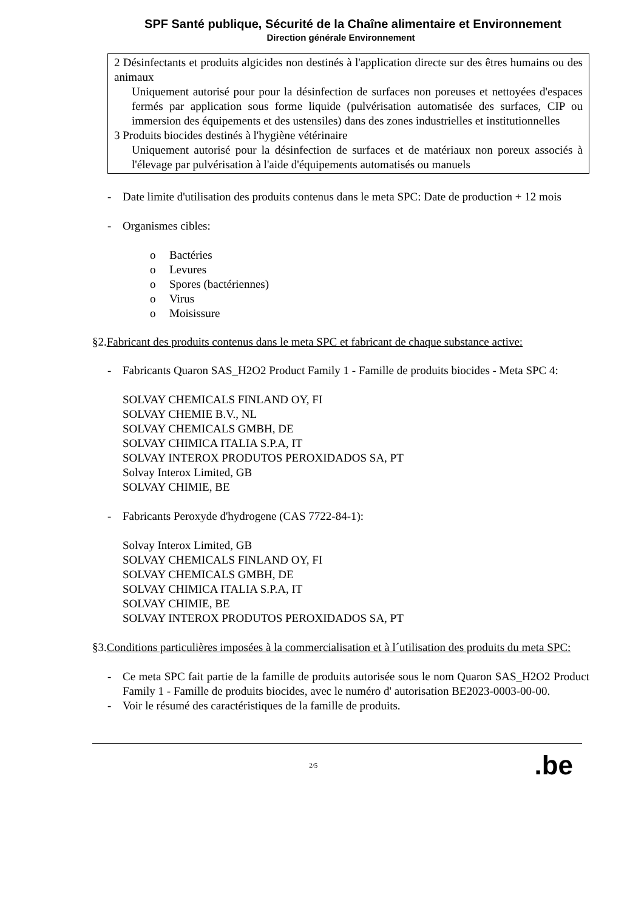SPF Santé publique, Sécurité de la Chaîne alimentaire et Environnement
Direction générale Environnement
2 Désinfectants et produits algicides non destinés à l'application directe sur des êtres humains ou des animaux
Uniquement autorisé pour pour la désinfection de surfaces non poreuses et nettoyées d'espaces fermés par application sous forme liquide (pulvérisation automatisée des surfaces, CIP ou immersion des équipements et des ustensiles) dans des zones industrielles et institutionnelles
3 Produits biocides destinés à l'hygiène vétérinaire
Uniquement autorisé pour la désinfection de surfaces et de matériaux non poreux associés à l'élevage par pulvérisation à l'aide d'équipements automatisés ou manuels
- Date limite d'utilisation des produits contenus dans le meta SPC: Date de production + 12 mois
- Organismes cibles:
o Bactéries
o Levures
o Spores (bactériennes)
o Virus
o Moisissure
§2.Fabricant des produits contenus dans le meta SPC et fabricant de chaque substance active:
- Fabricants Quaron SAS_H2O2 Product Family 1 - Famille de produits biocides - Meta SPC 4:
SOLVAY CHEMICALS FINLAND OY, FI
SOLVAY CHEMIE B.V., NL
SOLVAY CHEMICALS GMBH, DE
SOLVAY CHIMICA ITALIA S.P.A, IT
SOLVAY INTEROX PRODUTOS PEROXIDADOS SA, PT
Solvay Interox Limited, GB
SOLVAY CHIMIE, BE
- Fabricants Peroxyde d'hydrogene (CAS 7722-84-1):
Solvay Interox Limited, GB
SOLVAY CHEMICALS FINLAND OY, FI
SOLVAY CHEMICALS GMBH, DE
SOLVAY CHIMICA ITALIA S.P.A, IT
SOLVAY CHIMIE, BE
SOLVAY INTEROX PRODUTOS PEROXIDADOS SA, PT
§3.Conditions particulières imposées à la commercialisation et à l´utilisation des produits du meta SPC:
- Ce meta SPC fait partie de la famille de produits autorisée sous le nom Quaron SAS_H2O2 Product Family 1 - Famille de produits biocides, avec le numéro d' autorisation BE2023-0003-00-00.
- Voir le résumé des caractéristiques de la famille de produits.
2/5.be